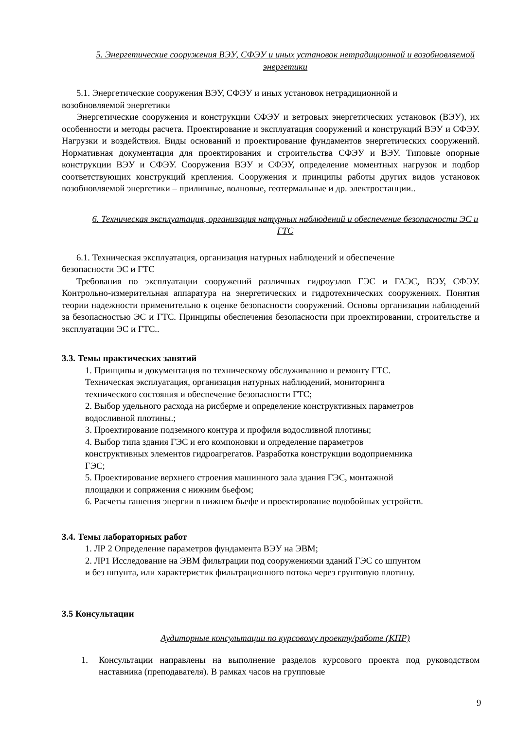5. Энергетические сооружения ВЭУ, СФЭУ и иных установок нетрадиционной и возобновляемой энергетики
5.1. Энергетические сооружения ВЭУ, СФЭУ и иных установок нетрадиционной и
возобновляемой энергетики
Энергетические сооружения и конструкции СФЭУ и ветровых энергетических установок (ВЭУ), их особенности и методы расчета. Проектирование и эксплуатация сооружений и конструкций ВЭУ и СФЭУ. Нагрузки и воздействия. Виды оснований и проектирование фундаментов энергетических сооружений. Нормативная документация для проектирования и строительства СФЭУ и ВЭУ. Типовые опорные конструкции ВЭУ и СФЭУ. Сооружения ВЭУ и СФЭУ, определение моментных нагрузок и подбор соответствующих конструкций крепления. Сооружения и принципы работы других видов установок возобновляемой энергетики – приливные, волновые, геотермальные и др. электростанции..
6. Техническая эксплуатация, организация натурных наблюдений и обеспечение безопасности ЭС и ГТС
6.1. Техническая эксплуатация, организация натурных наблюдений и обеспечение
безопасности ЭС и ГТС
Требования по эксплуатации сооружений различных гидроузлов ГЭС и ГАЭС, ВЭУ, СФЭУ. Контрольно-измерительная аппаратура на энергетических и гидротехнических сооружениях. Понятия теории надежности применительно к оценке безопасности сооружений. Основы организации наблюдений за безопасностью ЭС и ГТС. Принципы обеспечения безопасности при проектировании, строительстве и эксплуатации ЭС и ГТС..
3.3. Темы практических занятий
1. Принципы и документация по техническому обслуживанию и ремонту ГТС.
Техническая эксплуатация, организация натурных наблюдений, мониторинга
технического состояния и обеспечение безопасности ГТС;
2. Выбор удельного расхода на рисберме и определение конструктивных параметров
водосливной плотины.;
3. Проектирование подземного контура и профиля водосливной плотины;
4. Выбор типа здания ГЭС и его компоновки и определение параметров
конструктивных элементов гидроагрегатов. Разработка конструкции водоприемника
ГЭС;
5. Проектирование верхнего строения машинного зала здания ГЭС, монтажной
площадки и сопряжения с нижним бьефом;
6. Расчеты гашения энергии в нижнем бьефе и проектирование водобойных устройств.
3.4. Темы лабораторных работ
1. ЛР 2 Определение параметров фундамента ВЭУ на ЭВМ;
2. ЛР1 Исследование на ЭВМ фильтрации под сооружениями зданий ГЭС со шпунтом
и без шпунта, или характеристик фильтрационного потока через грунтовую плотину.
3.5 Консультации
Аудиторные консультации по курсовому проекту/работе (КПР)
1. Консультации направлены на выполнение разделов курсового проекта под руководством наставника (преподавателя). В рамках часов на групповые
9